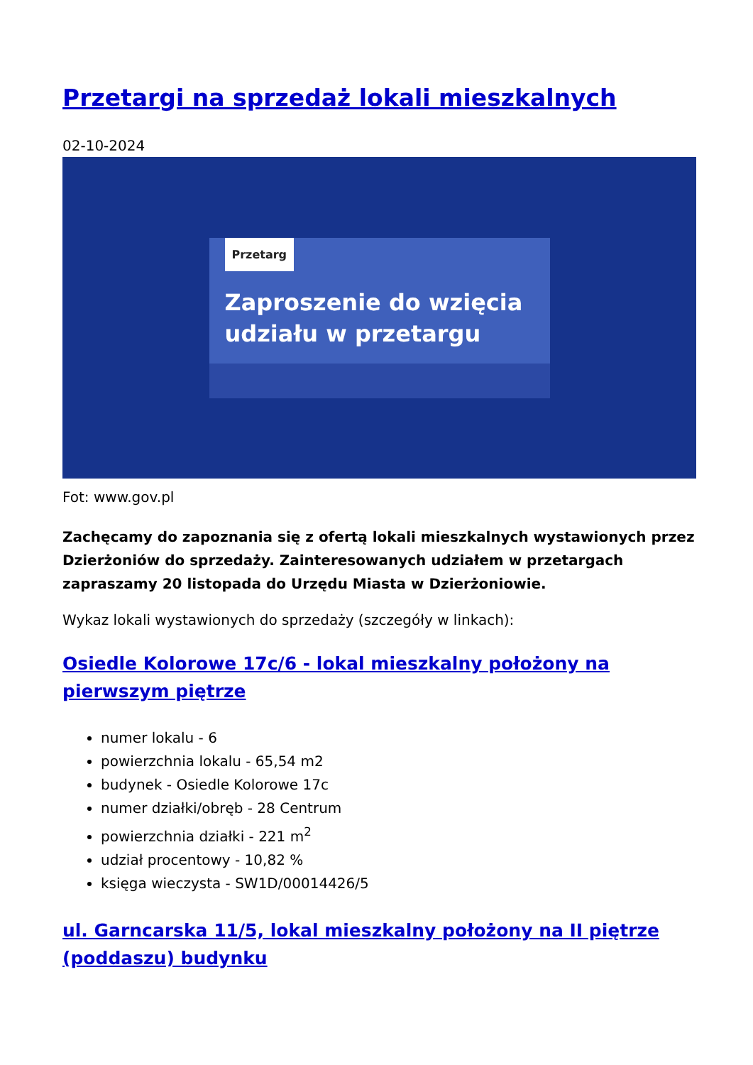Przetargi na sprzedaż lokali mieszkalnych
02-10-2024
Przetarg
Zaproszenie do wzięcia udziału w przetargu
Fot: www.gov.pl
Zachęcamy do zapoznania się z ofertą lokali mieszkalnych wystawionych przez Dzierżoniów do sprzedaży. Zainteresowanych udziałem w przetargach zapraszamy 20 listopada do Urzędu Miasta w Dzierżoniowie.
Wykaz lokali wystawionych do sprzedaży (szczegóły w linkach):
Osiedle Kolorowe 17c/6 - lokal mieszkalny położony na pierwszym piętrze
numer lokalu - 6
powierzchnia lokalu - 65,54 m2
budynek - Osiedle Kolorowe 17c
numer działki/obręb - 28 Centrum
powierzchnia działki - 221 m<sup>2</sup>
udział procentowy - 10,82 %
księga wieczysta - SW1D/00014426/5
ul. Garncarska 11/5, lokal mieszkalny położony na II piętrze (poddaszu) budynku